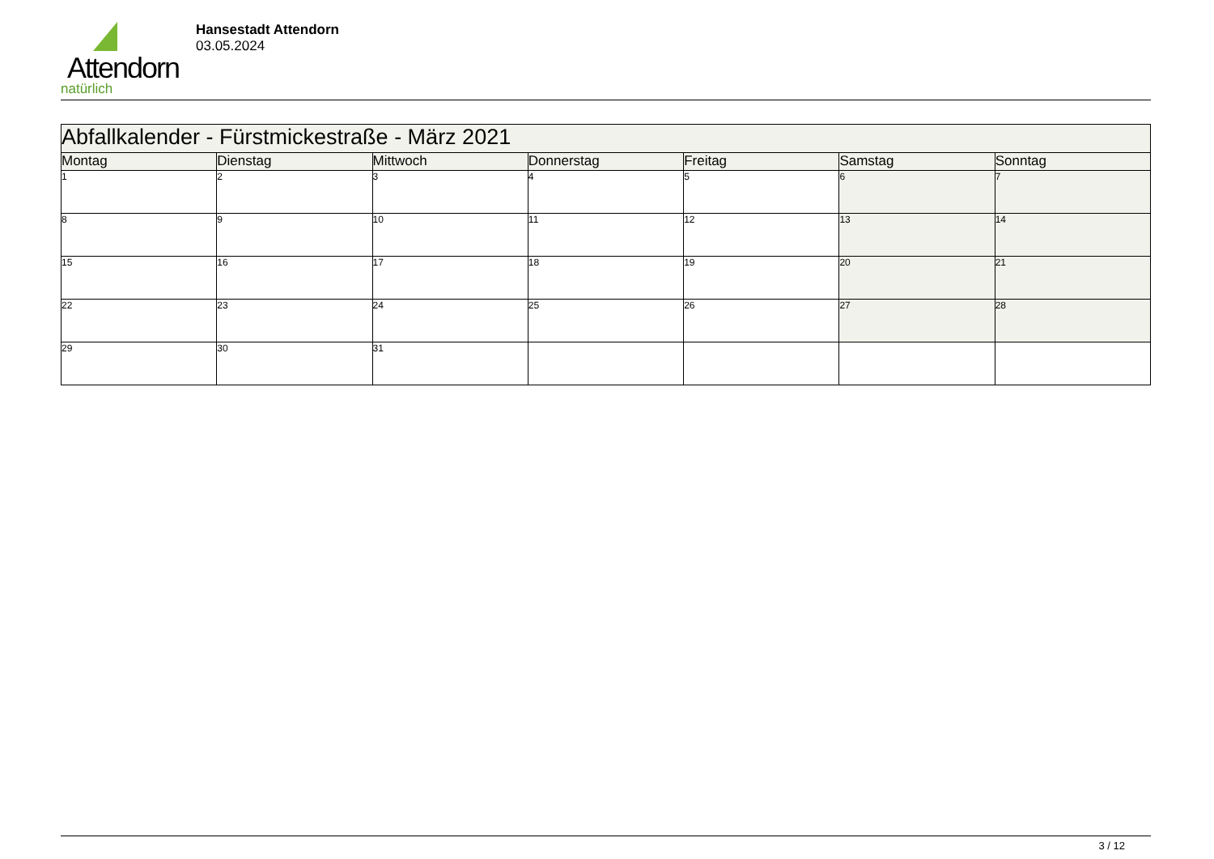Attendorn
natürlich
Hansestadt Attendorn
03.05.2024
| Abfallkalender - Fürstmickestraße - März 2021 | | | | | | |
| Montag | Dienstag | Mittwoch | Donnerstag | Freitag | Samstag | Sonntag |
| 1 | 2 | 3 | 4 | 5 | 6 | 7 |
| 8 | 9 | 10 | 11 | 12 | 13 | 14 |
| 15 | 16 | 17 | 18 | 19 | 20 | 21 |
| 22 | 23 | 24 | 25 | 26 | 27 | 28 |
| 29 | 30 | 31 | | | | |
3 / 12